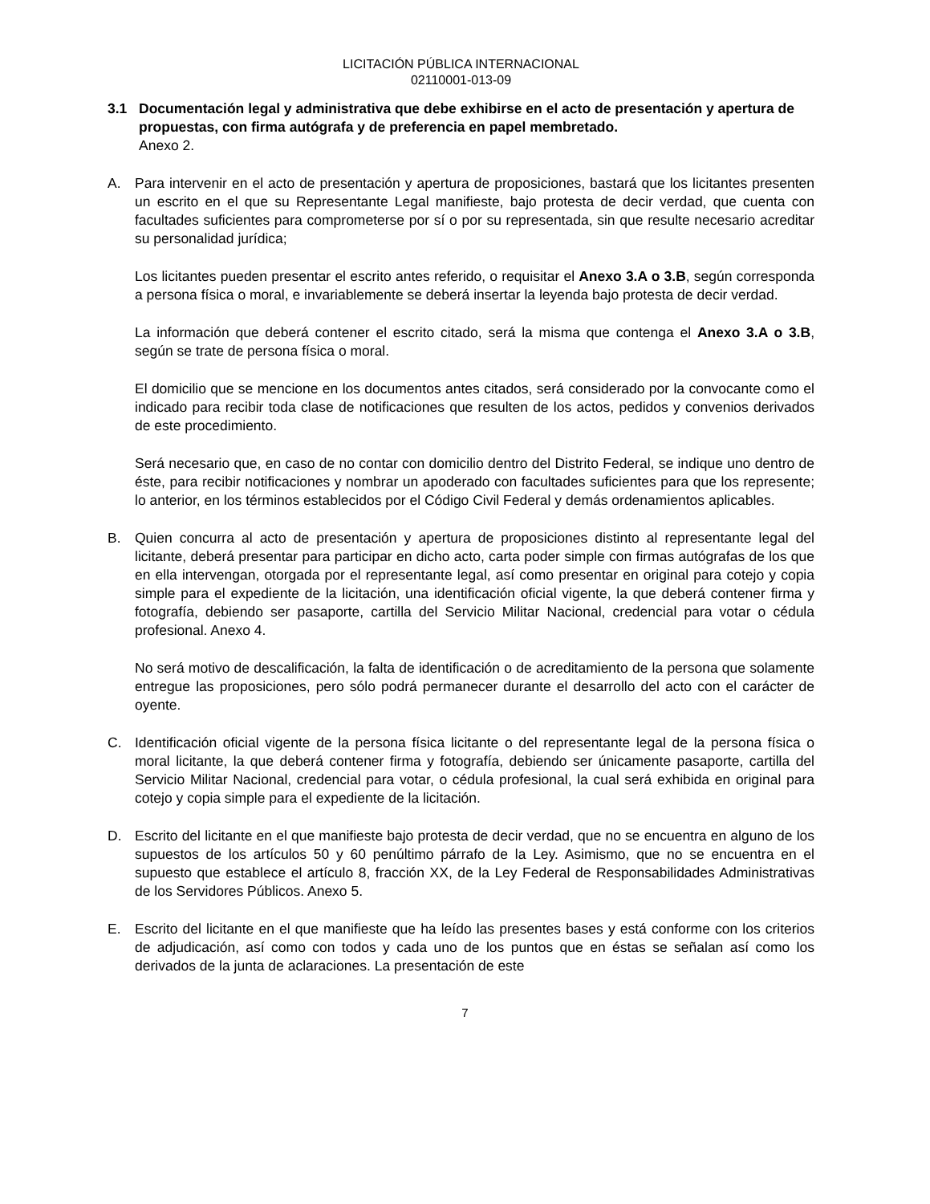LICITACIÓN PÚBLICA INTERNACIONAL
02110001-013-09
3.1 Documentación legal y administrativa que debe exhibirse en el acto de presentación y apertura de propuestas, con firma autógrafa y de preferencia en papel membretado.
Anexo 2.
A. Para intervenir en el acto de presentación y apertura de proposiciones, bastará que los licitantes presenten un escrito en el que su Representante Legal manifieste, bajo protesta de decir verdad, que cuenta con facultades suficientes para comprometerse por sí o por su representada, sin que resulte necesario acreditar su personalidad jurídica;
Los licitantes pueden presentar el escrito antes referido, o requisitar el Anexo 3.A o 3.B, según corresponda a persona física o moral, e invariablemente se deberá insertar la leyenda bajo protesta de decir verdad.
La información que deberá contener el escrito citado, será la misma que contenga el Anexo 3.A o 3.B, según se trate de persona física o moral.
El domicilio que se mencione en los documentos antes citados, será considerado por la convocante como el indicado para recibir toda clase de notificaciones que resulten de los actos, pedidos y convenios derivados de este procedimiento.
Será necesario que, en caso de no contar con domicilio dentro del Distrito Federal, se indique uno dentro de éste, para recibir notificaciones y nombrar un apoderado con facultades suficientes para que los represente; lo anterior, en los términos establecidos por el Código Civil Federal y demás ordenamientos aplicables.
B. Quien concurra al acto de presentación y apertura de proposiciones distinto al representante legal del licitante, deberá presentar para participar en dicho acto, carta poder simple con firmas autógrafas de los que en ella intervengan, otorgada por el representante legal, así como presentar en original para cotejo y copia simple para el expediente de la licitación, una identificación oficial vigente, la que deberá contener firma y fotografía, debiendo ser pasaporte, cartilla del Servicio Militar Nacional, credencial para votar o cédula profesional. Anexo 4.
No será motivo de descalificación, la falta de identificación o de acreditamiento de la persona que solamente entregue las proposiciones, pero sólo podrá permanecer durante el desarrollo del acto con el carácter de oyente.
C. Identificación oficial vigente de la persona física licitante o del representante legal de la persona física o moral licitante, la que deberá contener firma y fotografía, debiendo ser únicamente pasaporte, cartilla del Servicio Militar Nacional, credencial para votar, o cédula profesional, la cual será exhibida en original para cotejo y copia simple para el expediente de la licitación.
D. Escrito del licitante en el que manifieste bajo protesta de decir verdad, que no se encuentra en alguno de los supuestos de los artículos 50 y 60 penúltimo párrafo de la Ley. Asimismo, que no se encuentra en el supuesto que establece el artículo 8, fracción XX, de la Ley Federal de Responsabilidades Administrativas de los Servidores Públicos. Anexo 5.
E. Escrito del licitante en el que manifieste que ha leído las presentes bases y está conforme con los criterios de adjudicación, así como con todos y cada uno de los puntos que en éstas se señalan así como los derivados de la junta de aclaraciones. La presentación de este
7